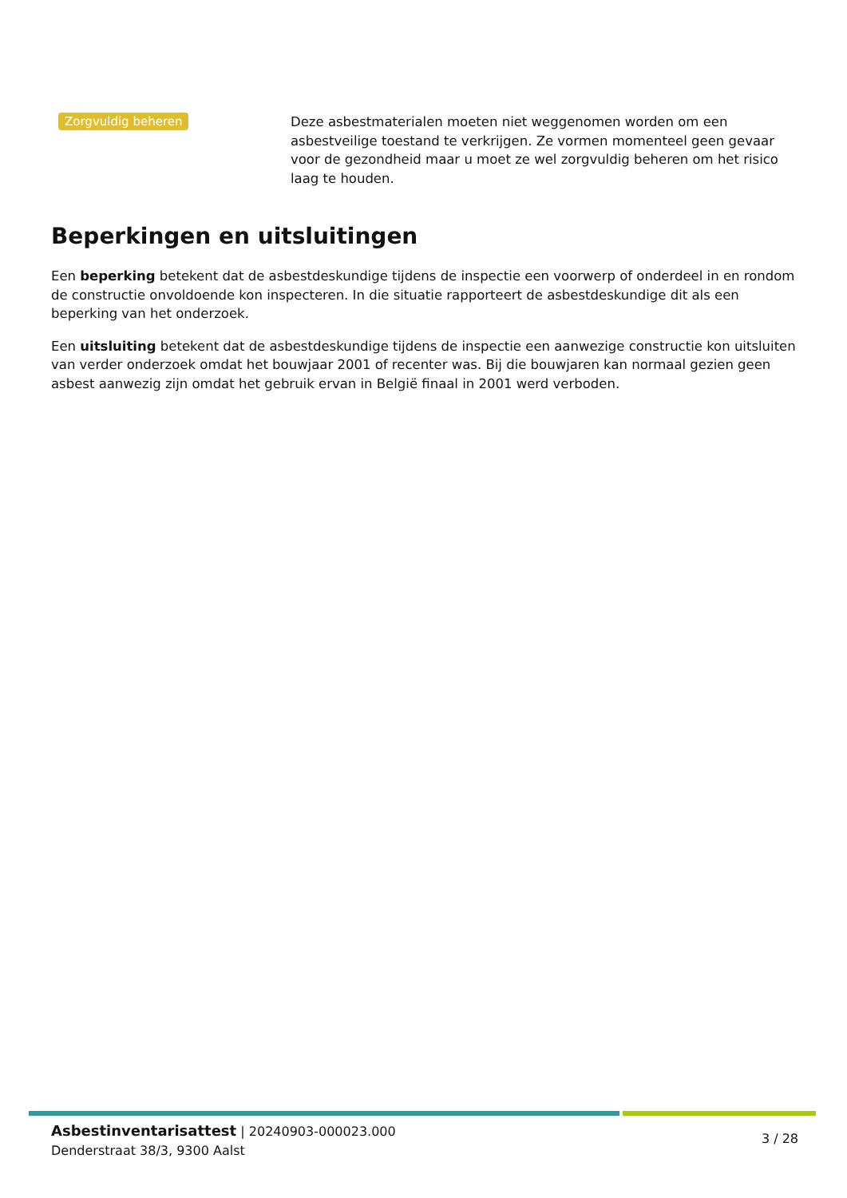Zorgvuldig beheren
Deze asbestmaterialen moeten niet weggenomen worden om een asbestveilige toestand te verkrijgen. Ze vormen momenteel geen gevaar voor de gezondheid maar u moet ze wel zorgvuldig beheren om het risico laag te houden.
Beperkingen en uitsluitingen
Een beperking betekent dat de asbestdeskundige tijdens de inspectie een voorwerp of onderdeel in en rondom de constructie onvoldoende kon inspecteren. In die situatie rapporteert de asbestdeskundige dit als een beperking van het onderzoek.
Een uitsluiting betekent dat de asbestdeskundige tijdens de inspectie een aanwezige constructie kon uitsluiten van verder onderzoek omdat het bouwjaar 2001 of recenter was. Bij die bouwjaren kan normaal gezien geen asbest aanwezig zijn omdat het gebruik ervan in België finaal in 2001 werd verboden.
Asbestinventarisattest | 20240903-000023.000
Denderstraat 38/3, 9300 Aalst
3 / 28